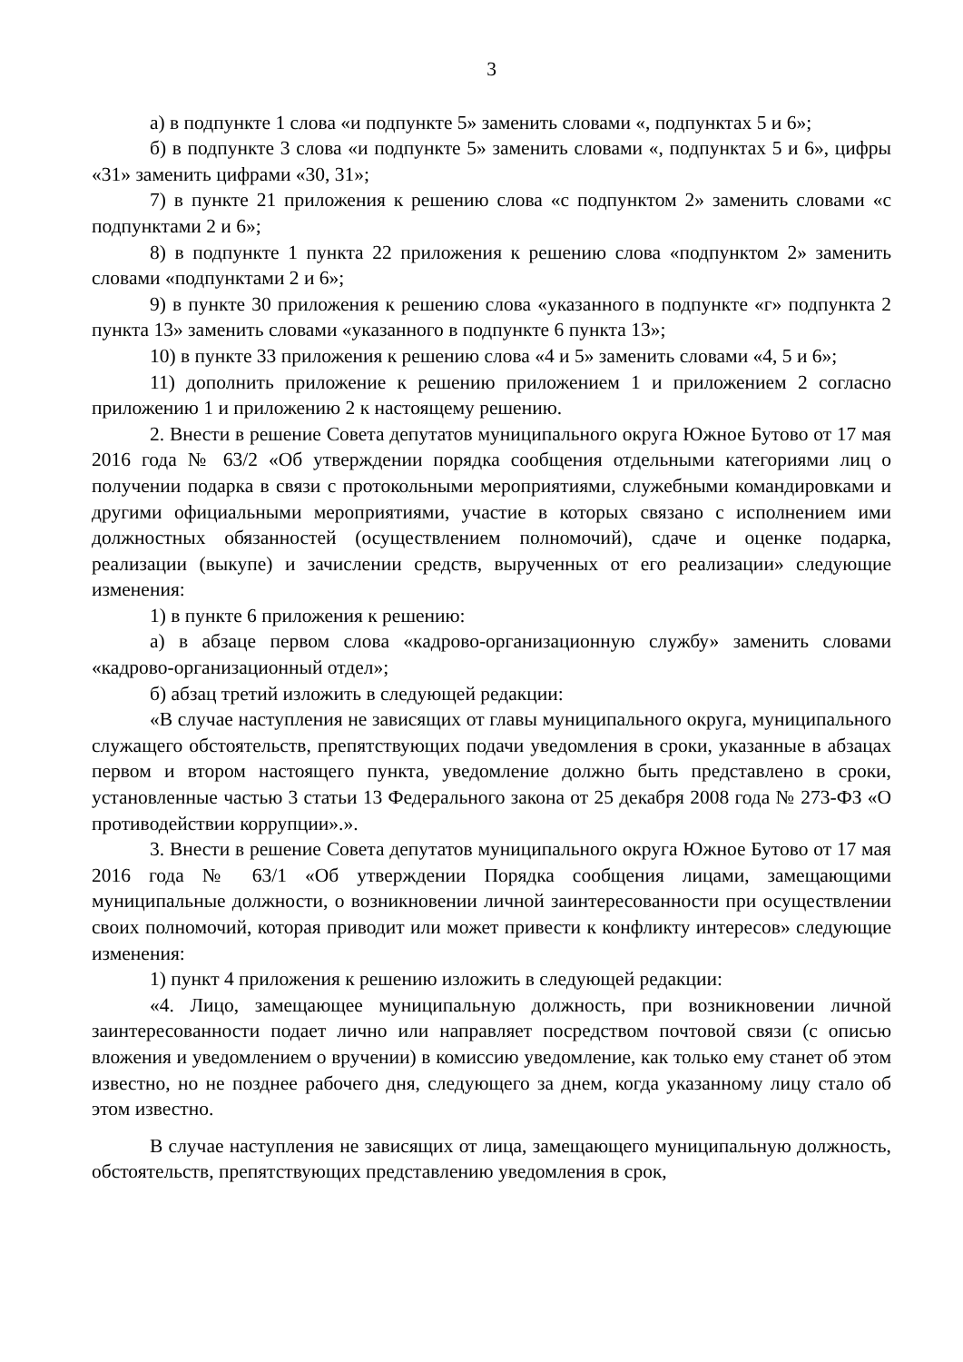3
а) в подпункте 1 слова «и подпункте 5» заменить словами «, подпунктах 5 и 6»;
б) в подпункте 3 слова «и подпункте 5» заменить словами «, подпунктах 5 и 6», цифры «31» заменить цифрами «30, 31»;
7) в пункте 21 приложения к решению слова «с подпунктом 2» заменить словами «с подпунктами 2 и 6»;
8) в подпункте 1 пункта 22 приложения к решению слова «подпунктом 2» заменить словами «подпунктами 2 и 6»;
9) в пункте 30 приложения к решению слова «указанного в подпункте «г» подпункта 2 пункта 13» заменить словами «указанного в подпункте 6 пункта 13»;
10) в пункте 33 приложения к решению слова «4 и 5» заменить словами «4, 5 и 6»;
11) дополнить приложение к решению приложением 1 и приложением 2 согласно приложению 1 и приложению 2 к настоящему решению.
2. Внести в решение Совета депутатов муниципального округа Южное Бутово от 17 мая 2016 года № 63/2 «Об утверждении порядка сообщения отдельными категориями лиц о получении подарка в связи с протокольными мероприятиями, служебными командировками и другими официальными мероприятиями, участие в которых связано с исполнением ими должностных обязанностей (осуществлением полномочий), сдаче и оценке подарка, реализации (выкупе) и зачислении средств, вырученных от его реализации» следующие изменения:
1) в пункте 6 приложения к решению:
а) в абзаце первом слова «кадрово-организационную службу» заменить словами «кадрово-организационный отдел»;
б) абзац третий изложить в следующей редакции:
«В случае наступления не зависящих от главы муниципального округа, муниципального служащего обстоятельств, препятствующих подачи уведомления в сроки, указанные в абзацах первом и втором настоящего пункта, уведомление должно быть представлено в сроки, установленные частью 3 статьи 13 Федерального закона от 25 декабря 2008 года № 273-ФЗ «О противодействии коррупции».».
3. Внести в решение Совета депутатов муниципального округа Южное Бутово от 17 мая 2016 года № 63/1 «Об утверждении Порядка сообщения лицами, замещающими муниципальные должности, о возникновении личной заинтересованности при осуществлении своих полномочий, которая приводит или может привести к конфликту интересов» следующие изменения:
1) пункт 4 приложения к решению изложить в следующей редакции:
«4. Лицо, замещающее муниципальную должность, при возникновении личной заинтересованности подает лично или направляет посредством почтовой связи (с описью вложения и уведомлением о вручении) в комиссию уведомление, как только ему станет об этом известно, но не позднее рабочего дня, следующего за днем, когда указанному лицу стало об этом известно.
В случае наступления не зависящих от лица, замещающего муниципальную должность, обстоятельств, препятствующих представлению уведомления в срок,